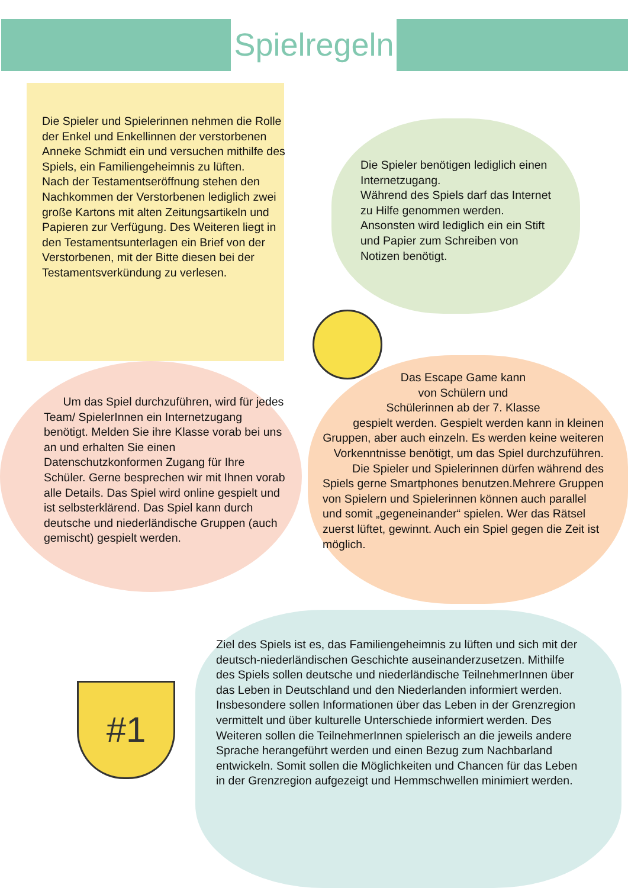Spielregeln
#1
Die Spieler und Spielerinnen nehmen die Rolle der Enkel und Enkellinnen der verstorbenen Anneke Schmidt ein und versuchen mithilfe des Spiels, ein Familiengeheimnis zu lüften.
Nach der Testamentseröffnung stehen den Nachkommen der Verstorbenen lediglich zwei große Kartons mit alten Zeitungsartikeln und Papieren zur Verfügung. Des Weiteren liegt in den Testamentsunterlagen ein Brief von der Verstorbenen, mit der Bitte diesen bei der Testamentsverkündung zu verlesen.
Die Spieler benötigen lediglich einen Internetzugang.
Während des Spiels darf das Internet zu Hilfe genommen werden. Ansonsten wird lediglich ein ein Stift und Papier zum Schreiben von Notizen benötigt.
Um das Spiel durchzuführen, wird für jedes Team/ SpielerInnen ein Internetzugang benötigt. Melden Sie ihre Klasse vorab bei uns an und erhalten Sie einen Datenschutzkonformen Zugang für Ihre Schüler. Gerne besprechen wir mit Ihnen vorab alle Details. Das Spiel wird online gespielt und ist selbsterklärend. Das Spiel kann durch deutsche und niederländische Gruppen (auch gemischt) gespielt werden.
Das Escape Game kann
von Schülern und
Schülerinnen ab der 7. Klasse
gespielt werden. Gespielt werden kann in kleinen Gruppen, aber auch einzeln. Es werden keine weiteren Vorkenntnisse benötigt, um das Spiel durchzuführen. Die Spieler und Spielerinnen dürfen während des
Spiels gerne Smartphones benutzen.Mehrere Gruppen von Spielern und Spielerinnen können auch parallel und somit „gegeneinander“ spielen. Wer das Rätsel zuerst lüftet, gewinnt. Auch ein Spiel gegen die Zeit ist möglich.
Ziel des Spiels ist es, das Familiengeheimnis zu lüften und sich mit der deutsch-niederländischen Geschichte auseinanderzusetzen. Mithilfe des Spiels sollen deutsche und niederländische TeilnehmerInnen über das Leben in Deutschland und den Niederlanden informiert werden. Insbesondere sollen Informationen über das Leben in der Grenzregion vermittelt und über kulturelle Unterschiede informiert werden. Des Weiteren sollen die TeilnehmerInnen spielerisch an die jeweils andere Sprache herangeführt werden und einen Bezug zum Nachbarland entwickeln. Somit sollen die Möglichkeiten und Chancen für das Leben in der Grenzregion aufgezeigt und Hemmschwellen minimiert werden.